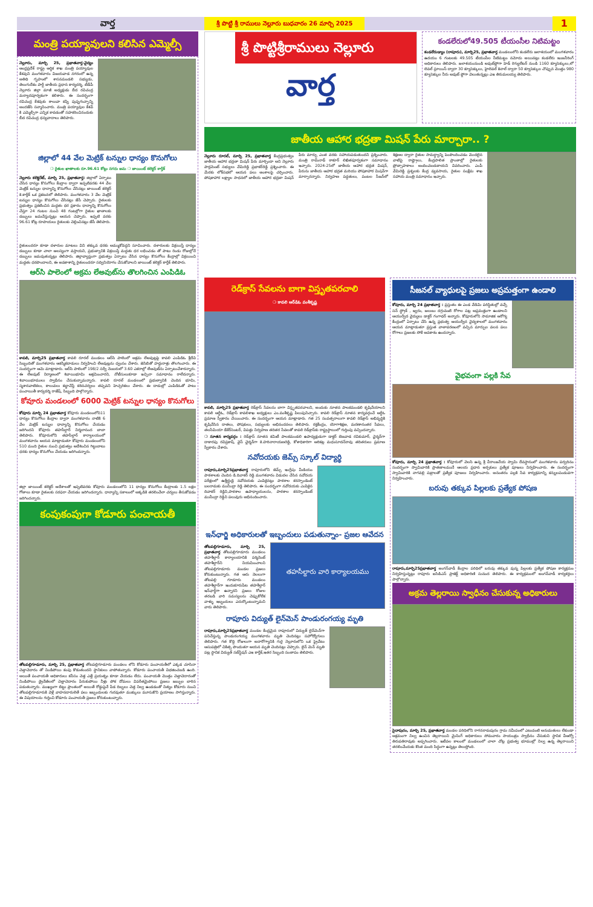వార్త
శ్రీ పొట్టి శ్రీ రాములు నెల్లూరు బుధవారం 26 మార్చి 2025
1
మంత్రి పయ్యావులని కలిసిన ఎమ్మెల్సీ
నెల్లూరు, మార్చి 25, ప్రభాతవార్త-వైద్యం ఆంధ్రప్రదేశ్ రాష్ట్ర ఆర్థిక శాఖ మంత్రి పయ్యావుల కేశవుని మంగళవారం విజయవాడ నగరంలో ఉన్న అతిథి గృహంలో శాసనమండలి సభ్యుడు, తెలుగుదేశం పార్టీ జాతీయ ప్రధాన కార్యదర్శి, టీడీపీ నెల్లూరు జిల్లా మాజీ అధ్యక్షుడు బీద రవిచంద్ర మర్యాదపూర్వకంగా కలిశారు. ఈ సందర్భంగా రవిచంద్ర కేశవుకు శాలువా కప్పి పుష్పగుచ్ఛాన్ని అందజేసి సన్మానించారు. మంత్రి పయ్యావుల కేశవ్ కి ఎమ్మెల్సీగా ఎన్నిక కావడంతో సహకరించినందుకు బీద రవిచంద్ర ధన్యవాదాలు తెలిపారు.
జిల్లాలో 44 వేల మెట్రిక్ టన్నుల ధాన్యం కొనుగోలు
❍ రైతుల ఖాతాలకు రూ.96.61 కోట్లు నగదు జమ ❍ జాయింట్ కలెక్టర్ కార్తీక్
నెల్లూరు కలెక్టరేట్, మార్చి 25, ప్రభాతవార్త: జిల్లాలో ఏర్పాటు చేసిన ధాన్యం కొనుగోలు కేంద్రాల ద్వారా ఇప్పటివరకు 44 వేల మెట్రిక్ టన్నుల ధాన్యాన్ని కొనుగోలు చేసినట్లు జాయింట్ కలెక్టర్ కె.కార్తీక్ ఒక ప్రకటనలో తెలిపారు. మంగళవారం 3 వేల మెట్రిక్ టన్నుల ధాన్యం కొనుగోలు చేసినట్లు జేసీ చెప్పారు. రైతులకు ప్రభుత్వం ప్రకటించిన మద్దతు ధర ప్రకారం ధాన్యాన్ని కొనుగోలు చేస్తూ 24 గంటల నుంచి 48 గంటల్లోగా రైతుల ఖాతాలకు డబ్బులు జమచేస్తున్నట్లు ఆయన చెప్పారు. ఇప్పటి వరకు 96.61 కోట్ల రూపాయలు రైతులకు చెల్లించినట్లు జేసీ తెలిపారు.
రైతులందరూ కూడా దళారుల మాటలు విని తక్కువ ధరకు అమ్ముకోవద్దని సూచించారు. దళారులకు విక్రయిస్తే ధాన్యం డబ్బులు కూడా చాలా ఆలస్యంగా వస్తాయని, ప్రభుత్వానికి విక్రయిస్తే మద్దతు ధర లభించడం తో పాటు రెండు రోజుల్లోనే డబ్బులు జమవుతున్నట్లు తెలిపారు. జిల్లావ్యాప్తంగా ప్రభుత్వం ఏర్పాటు చేసిన ధాన్యం కొనుగోలు కేంద్రాల్లో విక్రయించి మద్దతు ధరపొందాలని, ఈ అవకాశాన్ని రైతులందరూ సద్వినియోగం చేసుకోవాలని జాయింట్ కలెక్టర్ కార్తీక్ తెలిపారు.
ఆర్‌సి పాలెంలో అక్రమ లేఅవుట్‌ను తొలగించిన ఎంపిడిఓ
కావలి, మార్చి25 ప్రభాతవార్త కావలి రూరల్ మండలం ఆర్‌సి పాలెంలో అక్రమ లేఅవుట్లపై కావలి ఎంపిడిఓ శ్రీదేవి సిబ్బందితో మంగళవారం ఆకస్మికదాడులు నిర్వహించి లేఅవుట్లను ధ్వంసం చేశారు. జెసిబితో హద్దురాళ్లు తొలగించారు. ఈ సందర్భంగా ఆమె మాట్లాడారు. ఆర్‌సి పాలెంలో 198/2 సర్వే నెంబరులో 3.60 ఎకరాల్లో లేఅవుట్‌ను ఏర్పాటుచేశారన్నారు. ఈ లేఅవుట్ నిర్మాణంలో శివాయిభూమి ఆక్రమించారని, నోటీసులుకూడా ఇచ్చినా సమాధానం రాలేదన్నారు. శివాయిభూములు స్వాధీనం చేసుకున్నామన్నారు. కావలి రూరల్ మండలంలో ప్రభుత్వానికి చెందిన భూమి, స్మశానవాటికలు, కాలువలు కబ్జాచేస్తే కఠినచర్యలు తప్పవని హెచ్చరికలు చేశారు. ఈ దాడుల్లో ఎంపిడిఓతో పాటు పంచాయితీ కార్యదర్శి రాజేష్, సిబ్బంది పాల్గొన్నారు.
కోవూరు మండలంలో 6000 మెట్రిక్ టన్నుల ధాన్యం కొనుగోలు
కోవూరు మార్చి 24 ప్రభాతవార్త కోవూరు మండలంలోని11 ధాన్యం కొనుగోలు కేంద్రాల ద్వారా మంగళవారం నాటికి 6 వేల మెట్రిక్ టన్నుల ధాన్యాన్ని కొనుగోలు చేయడం జరిగిందని కోవూరు తహసీల్దార్ నిర్మలానంద బాబా తెలిపారు. కోవూరులోని తహసీల్దార్ కార్యాలయంలో మంగళవారం ఆయన మాట్లాడుతూ కోవూరు మండలంలోని 510 మంది రైతుల నుంచి ప్రభుత్వం ఆదేశించిన గిట్టుబాటు ధరకు ధాన్యం కొనుగోలు చేయడం జరిగిందన్నారు.
జిల్లా జాయింట్ కలెక్టర్ ఆదేశాలతో ఇప్పటివరకు కోవూరు మండలంలోని 11 ధాన్యం కొనుగోలు కేంద్రాలకు 1.5 లక్షల గోతాలు కూడా రైతులకు సరఫరా చేయడం జరిగిందన్నారు. ధాన్యాన్ని సకాలంలో అక్కడికి తరలించేలా చర్యలు తీసుకోవడం జరిగిందన్నారు.
కంపుకంపుగా కోడూరు పంచాయతీ
తోటపల్లిగూడూరు, మార్చి 25, ప్రభాతవార్త తోటపల్లిగూడూరు మండలం లోని కోడూరు పంచాయతీలో ఎక్కడ చూసినా చెత్తాచెదారం తో నిండిపోయి కంపు కొడుతుందని స్థానికులు వాపోతున్నారు. కోడూరు పంచాయతీ విభజించబడి ఉంది. అయితే పంచాయతీ అధికారులు కనీసం చెత్త ఎత్తే ప్రయత్నం కూడా చేయడం లేదు. పంచాయతీ మొత్తం చెత్తాచెదారంతో నిండిపోయి డ్రైనేజీలలో చెత్తాచెదారం పేరుకుపోయి నీళ్లు పోక దోమలు విపరీతమైపోయి ప్రజలు జబ్బుల బారిన పడుతున్నారు. ముఖ్యంగా బిట్టు ప్రాంతంలో అయితే రోడ్డుపైనే పేడ దిబ్బలు చెత్త నిల్వ ఉండడంతో నిత్యం కోడూరు నుంచి తోటపల్లిగూడూరుకి వెళ్లే వాహనదారులెతే పలు ఇబ్బందులకు గురవుతూ ముక్కులు మూసుకొని ప్రయాణం సాగిస్తున్నారు. ఈ విషయాలను గుర్తించి కోడూరు పంచాయతీ ప్రజలు కోరుకుంటున్నారు.
శ్రీ పొట్టిశ్రీరాములు నెల్లూరు
వార్త
కండలేరులో49.505 టీయంసీల నిటిమట్టం
కండలేరుడ్యాం (రాపూరు), మార్చి25, ప్రభాతవార్త మండలంలోని కండలేరు జలాశయంలో మంగళవారం ఉదయం 6 గంటలకు 49.505 టీయంసీల నీటిమట్టం నమోదు అయినట్లు కండలేరు ఇంజనీరింగ్ అధికారులు తెలిపారు. జలాశయంనుండి అవుట్‌ఫ్లోగా హెడ్ రెగ్యులేటర్ నుండి 1160 క్యూసెక్కులు,లో లెవల్ స్లూయిస్ ద్వారా 30 క్యూసెక్కులు, హైలెవల్ కెనాల్ ద్వారా 50 క్యూసెక్కుల చొప్పున మొత్తం 980 క్యూసెక్కుల నీరు అవుట్ ఫ్లోగా వెలుతున్నట్లు ఎఇ తిరుమలయ్య తెలిపారు.
జాతీయ ఆహార భద్రతా మిషన్ పేరు మార్చారా.. ?
నెల్లూరు రూరల్, మార్చి 25, ప్రభాతవార్త కేంద్రప్రభుత్వం జాతీయ ఆహార భద్రతా మిషన్ పేరు మార్చిందా అని నెల్లూరు పార్లమెంట్ సభ్యులు వేమిరెడ్డి ప్రభాకర్‌రెడ్డి ప్రశ్నించారు. ఈ మేరకు లోక్‌సభలో ఆయన పలు అంశాలపై చర్చించారు. పోషకాహార లక్ష్యాల సాధనలో జాతీయ ఆహార భద్రతా మిషన్ పేరు మార్పు ఎంత వరకు సహాయపడుతుందని ప్రశ్నించారు. మంత్రి రామ్‌నాథ్ ఠాకూర్ లిఖితపూర్వకంగా సమాధానం ఇచ్చారు. 2024-25లో జాతీయ ఆహార భద్రత మిషన్, పేరును జాతీయ ఆహార భద్రత మరియు పోషకాహార మిషన్‌గా మార్చారన్నారు. నిర్వహణ పద్ధతులు, పంటల సీజన్‌లో శిక్షణల ద్వారా రైతుల సామర్థ్యాన్ని పెంపొందించడం మొదలైన వాటిపై రాష్ట్రాలు, కేంద్రపాలిత ప్రాంతాల్లో రైతులకు ప్రోత్సాహకాలు అందించబడతాయని వివరించారు. ఎంపీ వేమిరెడ్డి ప్రశ్నలకు కేంద్ర వ్యవసాయ, రైతుల సంక్షేమ శాఖ సహాయ మంత్రి సమాధానం ఇచ్చారు.
రెడ్‌క్రాస్ సేవలను బాగా విస్తృతపరచాలి
❍ కావలి ఆర్‌డిఓ వంశీకృష్ణ
కావలి, మార్చి25 ప్రభాతవార్త రెడ్‌క్రాస్ సేవలను బాగా విస్తృతపరచాలని, అందుకు నూతన పాలకమండలి కృషిచేయాలని కావలి ఆర్డీఓ, రెడ్‌క్రాస్ కావలిశాఖ అధ్యక్షులు ఎం.వంశీకృష్ణ పిలుపునిచ్చారు. కావలి రెడ్‌క్రాస్ నూతన కార్యవర్గంచే ఆర్డీఓ ప్రమాణ స్వీకారం చేయించారు. ఈ సందర్భంగా ఆయన మాట్లాడారు. గత 25 సంవత్సరాలుగా కావలి రెడ్‌క్రాస్ అభివృద్ధికి కృషిచేసిన దాతలు, పోషకులు, సభ్యులకు అభినందనలు తెలిపారు. రక్తకేంద్రం, యోగాశిక్షణ, మరణానంతర సేవలు, తలసేమియా డేకేర్‌సెంటర్, విపత్తు నిర్వహణ తదితర సేవలతో కావలి రెడ్‌క్రాస్‌కు రాష్ట్రస్థాయిలో గుర్తింపు వచ్చిందన్నారు.
❍ నూతన కార్యవర్గం : రెడ్‌క్రాస్ నూతన కమిటీ పాలకమండలి ఉపాధ్యక్షుడుగా డాక్టర్ బెజవాడ రవికుమార్, ఛైర్మన్‌గా దాకారపు రవిప్రకాష్, వైస్ ఛైర్మన్‌గా కె.హరినారాయణరెడ్డి, కోశాధికారిగా ఆరికట్ల మధుసూదన్‌రావు తదితరులు ప్రమాణ స్వీకారం చేశారు.
నవోదయకు జెమ్స్ స్కూల్ విద్యార్థి
రాపూరు,మార్చి25ప్రభాతవార్త రాపూరులోని జెమ్స్ ఇంగ్లీషు మీడియం పాఠశాలకు చెందిన డి.దివాకర్ రెడ్డి మంగళవారం విడుదల చేసిన నవోదయ పరీక్షలలో ఉత్తీర్ణుడై నవోదయకు ఎంపికైనట్లు పాఠశాల కరస్పాండెంట్ బలరామకు మునీంద్రా రెడ్డి తెలిపారు. ఈ సందర్భంగా నవోదయకు ఎంపికైన దివాకర్ రెడ్డిని,పాఠశాల ఉపాధ్యాయులను, పాఠశాల కరస్పాండెంట్ మునీంద్రా రెడ్డిని పలువురు అభినందించారు.
ఇన్‌ఛార్జి అధికారులతో ఇబ్బందులు పడుతున్నాం- ప్రజల ఆవేదన
తోటపల్లిగూడూరు, మార్చి 25, ప్రభాతవార్త తోటపల్లిగూడూరు మండలం తహశీల్దార్ కార్యాలయానికి పర్మినెంట్ తహశీల్దార్‌ని నియమించాలని తోటపల్లిగూడూరు మండల ప్రజలు కోరుకుంటున్నారు. గత ఆరు నెలలుగా తోటపల్లి గూడూరు మండలం తహశీల్దార్‌గా ఇందుకూరుపేట తహశీల్దార్ ఇన్‌ఛార్జ్‌గా ఉన్నారని ప్రజలు రోజుల తరబడి వారి సమస్యలను చెప్పుకోలేక వాళ్ళు ఇబ్బందులు ఎదుర్కొంటున్నామని వారు తెలిపారు.
తహసీల్దారు వారి కార్యాలయము
రాపూరు విద్యుత్ లైన్‌మెన్ పాండురంగయ్య మృతి
రాపూరు,మార్చి25ప్రభాతవార్త మండల కేంద్రమైన రాపూరులో విద్యుత్ లైన్‌మెన్‌గా పనిచేస్తున్న పాండురంగయ్య మంగళవారం మృతి చెందినట్లు సహోద్యోగులు తెలిపారు. గత కొద్ది రోజులుగా అనారోగ్యానికి గురై నెల్లూరులోని ఒక ప్రైవేటు ఆసుపత్రిలో చికిత్స పొందుతూ ఆయన మృతి చెందినట్లు చెప్పారు. లైన్ మెన్ మృతి పట్ల స్థానిక విద్యుత్ సబ్‌స్టేషన్ ఎఇ కార్తీక్,ఇతర సిబ్బంది సంతాపం తెలిపారు.
సీజనల్ వ్యాధులపై ప్రజలు అప్రమత్తంగా ఉండాలి
కోవూరు, మార్చి 24 ప్రభాతవార్త : ప్రస్తుతం ఈ ఎండ వేడిమి పరిస్థితుల్లో వచ్చే సన్ స్ట్రోక్ , జ్వరం, జలుబు దగ్గువంటి రోగాల పట్ల అప్రమత్తంగా ఉండాలని ఆయుర్వేద వైద్యులు డాక్టర్ గంగాధర్ అన్నారు. కోవూరులోని సామాజిక ఆరోగ్య కేంద్రంలో ఏర్పాటు చేసి ఉన్న ప్రభుత్వ ఆయుర్వేద వైద్యశాలలో మంగళవారం ఆయన మాట్లాడుతూ ప్రస్తుత వాతావరణంలో వచ్చిన మార్పుల వలన పలు రోగాలు ప్రజలకు సోకే అవకాశం ఉందన్నారు.
వైభవంగా పల్లకి సేవ
కోవూరు, మార్చి 24 ప్రభాతవార్త : కోవూరులో వెలసి ఉన్న శ్రీ వీరాంజనేయ స్వామి దేవస్థానంలో మంగళవారం పర్వదినం సందర్భంగా స్వామివారికి ప్రాతఃకాలమునే ఆలయ ప్రధాన అర్చకులు ప్రత్యేక పూజలు నిర్వహించారు. ఈ సందర్భంగా స్వామివారికి నాగవల్లి పత్రాలతో ప్రత్యేక పూజలు నిర్వహించారు. అనంతరం పల్లకి సేవ కార్యక్రమాన్ని కన్నులపండువగా నిర్వహించారు.
బరువు తక్కువ పిల్లలకు ప్రత్యేక పోషణ
రాపూరు,మార్చి25ప్రభాతవార్త అంగన్‌వాడీ కేంద్రాల పరిధిలో బరువు తక్కువ వున్న పిల్లలకు ప్రత్యేక పోషణ కార్యక్రమం నిర్వహిస్తున్నట్లు రాపూరు ఐసిడిఎస్ ప్రాజెక్ట్ అధికారిణి సునంద తెలిపారు. ఈ కార్యక్రమంలో అంగన్‌వాడీ కార్యకర్తలు పాల్గొన్నారు.
అక్రమ తెల్లరాయి స్వాధీనం చేసుకున్న అధికారులు
సైదాపురం, మార్చి 25, ప్రభాతవార్త మండల పరిధిలోని రాగనరామపురం గ్రామ సమీపంలో ఎటువంటి అనుమతులు లేకుండా అక్రమంగా నిల్వ ఉంచిన తెల్లరాయిని మైనింగ్ అధికారులు సోమవారం సాయంత్రం స్వాధీనం చేసుకుని స్థానిక వీఆర్వో తిరుపతిరావుకు అప్పగించారు. ఇటీవల కాలంలో మండలంలో చాలా చోట్ల ప్రభుత్వ భూముల్లో నిల్వ ఉన్న తెల్లరాయిని తరలించేందుకు కొంత మంది సిద్ధంగా ఉన్నట్లు తెలుస్తోంది.